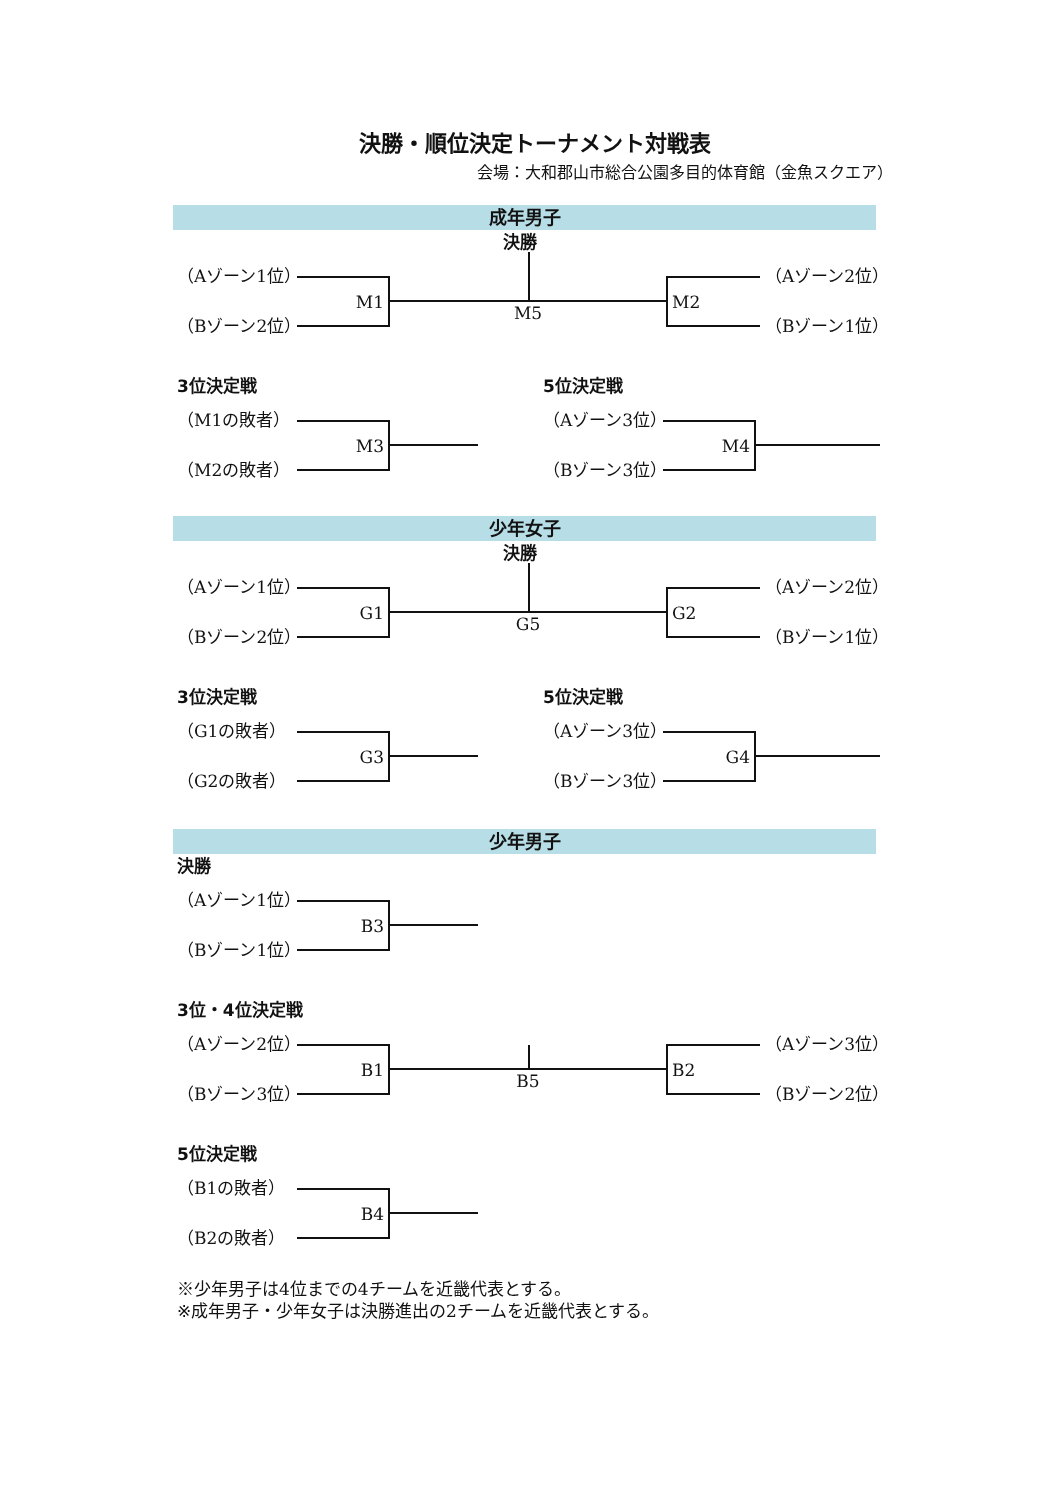決勝・順位決定トーナメント対戦表
会場：大和郡山市総合公園多目的体育館（金魚スクエア）
成年男子
決勝
（Aゾーン1位）
（Bゾーン2位）
M1
M5
M2
（Aゾーン2位）
（Bゾーン1位）
3位決定戦
（M1の敗者）
（M2の敗者）
M3
5位決定戦
（Aゾーン3位）
（Bゾーン3位）
M4
少年女子
決勝
（Aゾーン1位）
（Bゾーン2位）
G1
G5
G2
（Aゾーン2位）
（Bゾーン1位）
3位決定戦
（G1の敗者）
（G2の敗者）
G3
5位決定戦
（Aゾーン3位）
（Bゾーン3位）
G4
少年男子
決勝
（Aゾーン1位）
（Bゾーン1位）
B3
3位・4位決定戦
（Aゾーン2位）
（Bゾーン3位）
B1
B5
B2
（Aゾーン3位）
（Bゾーン2位）
5位決定戦
（B1の敗者）
（B2の敗者）
B4
※少年男子は4位までの4チームを近畿代表とする。
※成年男子・少年女子は決勝進出の2チームを近畿代表とする。